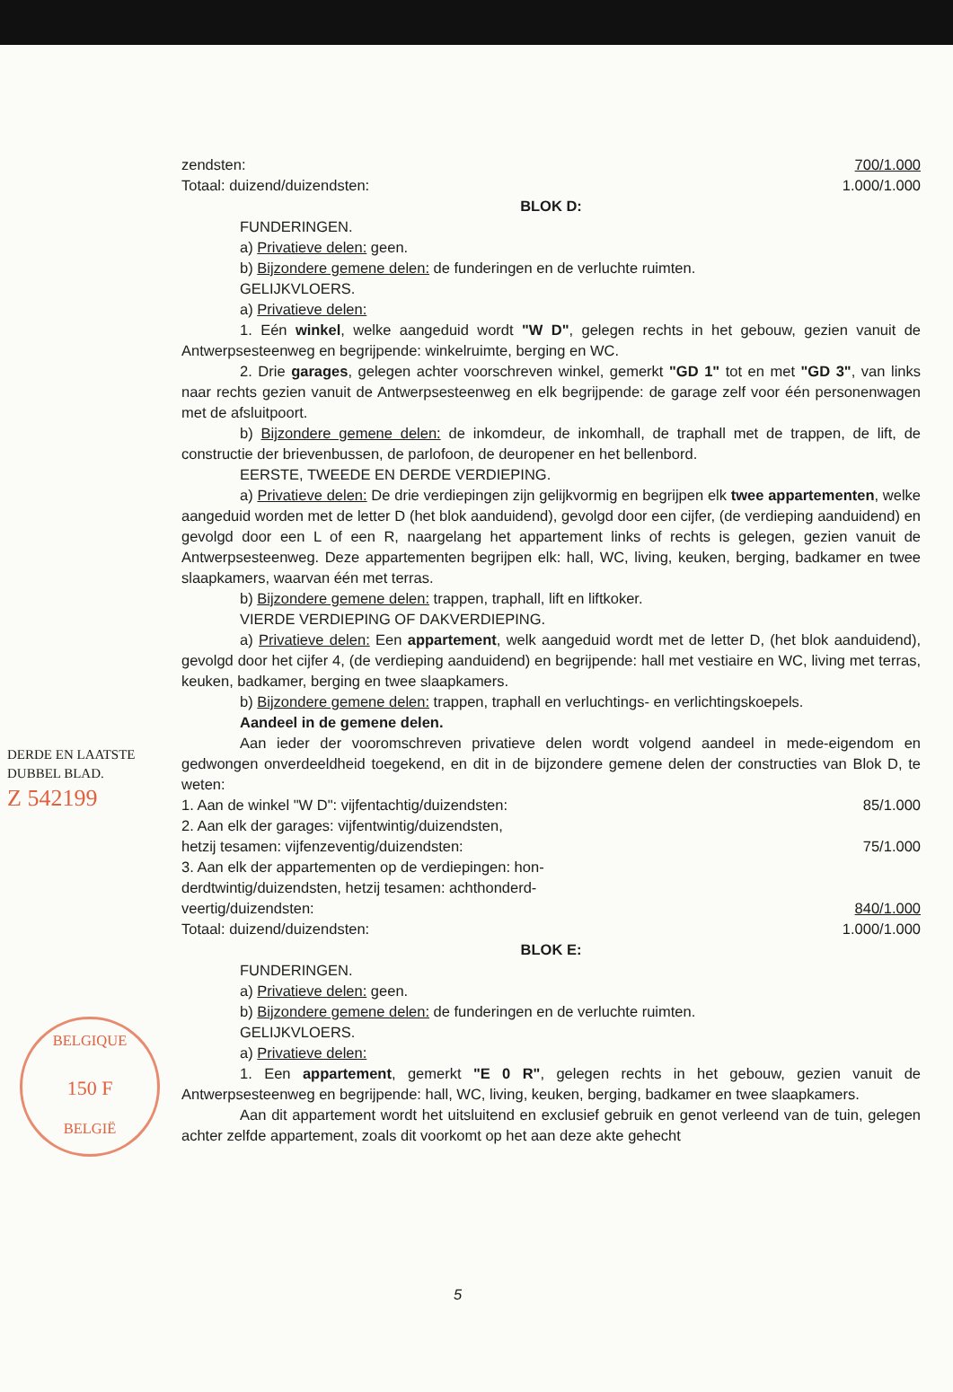zendsten: 700/1.000
Totaal: duizend/duizendsten: 1.000/1.000
BLOK D:
FUNDERINGEN.
a) Privatieve delen: geen.
b) Bijzondere gemene delen: de funderingen en de verluchte ruimten.
GELIJKVLOERS.
a) Privatieve delen:
1. Eén winkel, welke aangeduid wordt "W D", gelegen rechts in het gebouw, gezien vanuit de Antwerpsesteenweg en begrijpende: winkelruimte, berging en WC.
2. Drie garages, gelegen achter voorschreven winkel, gemerkt "GD 1" tot en met "GD 3", van links naar rechts gezien vanuit de Antwerpsesteenweg en elk begrijpende: de garage zelf voor één personenwagen met de afsluitpoort.
b) Bijzondere gemene delen: de inkomdeur, de inkomhall, de traphall met de trappen, de lift, de constructie der brievenbussen, de parlofoon, de deuropener en het bellenbord.
EERSTE, TWEEDE EN DERDE VERDIEPING.
a) Privatieve delen: De drie verdiepingen zijn gelijkvormig en begrijpen elk twee appartementen, welke aangeduid worden met de letter D (het blok aanduidend), gevolgd door een cijfer, (de verdieping aanduidend) en gevolgd door een L of een R, naargelang het appartement links of rechts is gelegen, gezien vanuit de Antwerpsesteenweg. Deze appartementen begrijpen elk: hall, WC, living, keuken, berging, badkamer en twee slaapkamers, waarvan één met terras.
b) Bijzondere gemene delen: trappen, traphall, lift en liftkoker.
VIERDE VERDIEPING OF DAKVERDIEPING.
a) Privatieve delen: Een appartement, welk aangeduid wordt met de letter D, (het blok aanduidend), gevolgd door het cijfer 4, (de verdieping aanduidend) en begrijpende: hall met vestiaire en WC, living met terras, keuken, badkamer, berging en twee slaapkamers.
b) Bijzondere gemene delen: trappen, traphall en verluchtings- en verlichtingskoepels.
Aandeel in de gemene delen.
Aan ieder der vooromschreven privatieve delen wordt volgend aandeel in mede-eigendom en gedwongen onverdeeldheid toegekend, en dit in de bijzondere gemene delen der constructies van Blok D, te weten:
1. Aan de winkel "W D": vijfentachtig/duizendsten: 85/1.000
2. Aan elk der garages: vijfentwintig/duizendsten,
hetzij tesamen: vijfenzeventig/duizendsten: 75/1.000
3. Aan elk der appartementen op de verdiepingen: hon-
derdtwintig/duizendsten, hetzij tesamen: achthonderd-
veertig/duizendsten: 840/1.000
Totaal: duizend/duizendsten: 1.000/1.000
BLOK E:
FUNDERINGEN.
a) Privatieve delen: geen.
b) Bijzondere gemene delen: de funderingen en de verluchte ruimten.
GELIJKVLOERS.
a) Privatieve delen:
1. Een appartement, gemerkt "E 0 R", gelegen rechts in het gebouw, gezien vanuit de Antwerpsesteenweg en begrijpende: hall, WC, living, keuken, berging, badkamer en twee slaapkamers.
Aan dit appartement wordt het uitsluitend en exclusief gebruik en genot verleend van de tuin, gelegen achter zelfde appartement, zoals dit voorkomt op het aan deze akte gehecht
DERDE EN LAATSTE
DUBBEL BLAD.
Z 542199
BELGIQUE
150 F
BELGIË
5